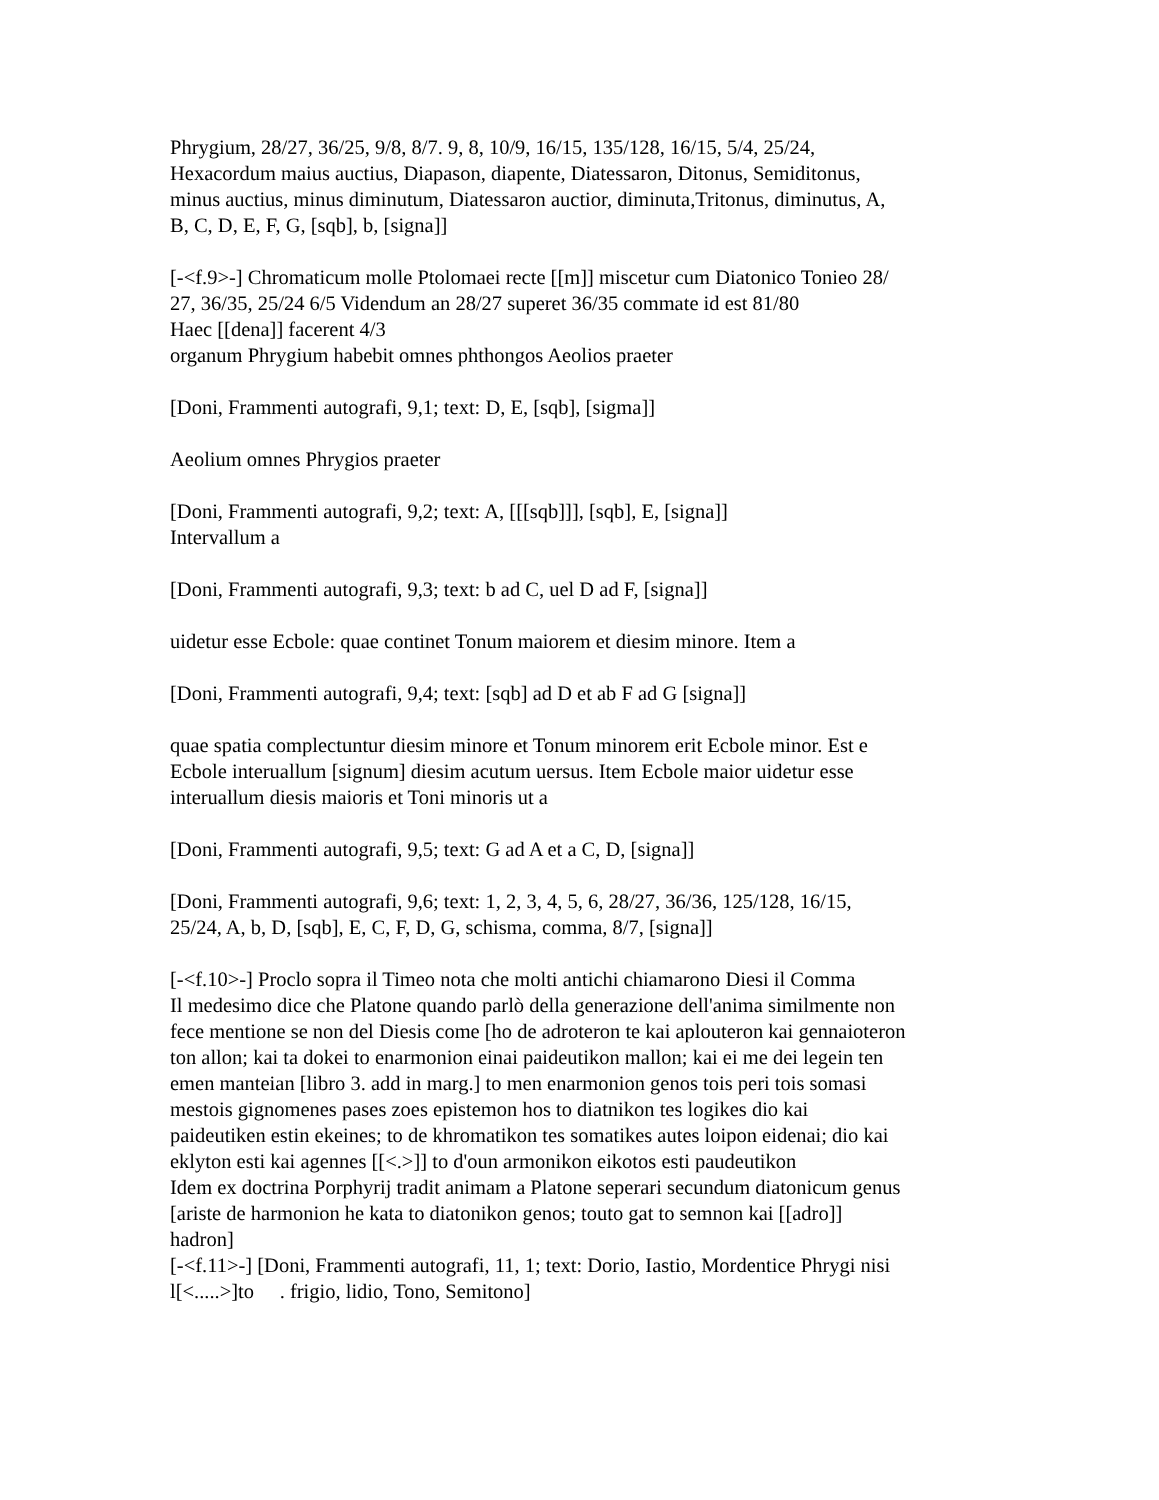Phrygium, 28/27, 36/25, 9/8, 8/7. 9, 8, 10/9, 16/15, 135/128, 16/15, 5/4, 25/24,
Hexacordum maius auctius, Diapason, diapente, Diatessaron, Ditonus, Semiditonus,
minus auctius, minus diminutum, Diatessaron auctior, diminuta,Tritonus, diminutus, A,
B, C, D, E, F, G, [sqb], b, [signa]]
[-<f.9>-] Chromaticum molle Ptolomaei recte [[m]] miscetur cum Diatonico Tonieo 28/
27, 36/35, 25/24 6/5 Videndum an 28/27 superet 36/35 commate id est 81/80
Haec [[dena]] facerent 4/3
organum Phrygium habebit omnes phthongos Aeolios praeter
[Doni, Frammenti autografi, 9,1; text: D, E, [sqb], [sigma]]
Aeolium omnes Phrygios praeter
[Doni, Frammenti autografi, 9,2; text: A, [[[sqb]]], [sqb], E, [signa]]
Intervallum a
[Doni, Frammenti autografi, 9,3; text: b ad C, uel D ad F, [signa]]
uidetur esse Ecbole: quae continet Tonum maiorem et diesim minore. Item a
[Doni, Frammenti autografi, 9,4; text: [sqb] ad D et ab F ad G [signa]]
quae spatia complectuntur diesim minore et Tonum minorem erit Ecbole minor. Est e
Ecbole interuallum [signum] diesim acutum uersus. Item Ecbole maior uidetur esse
interuallum diesis maioris et Toni minoris ut a
[Doni, Frammenti autografi, 9,5; text: G ad A et a C, D, [signa]]
[Doni, Frammenti autografi, 9,6; text: 1, 2, 3, 4, 5, 6, 28/27, 36/36, 125/128, 16/15,
25/24, A, b, D, [sqb], E, C, F, D, G, schisma, comma, 8/7, [signa]]
[-<f.10>-] Proclo sopra il Timeo nota che molti antichi chiamarono Diesi il Comma
Il medesimo dice che Platone quando parlò della generazione dell'anima similmente non
fece mentione se non del Diesis come [ho de adroteron te kai aplouteron kai gennaioteron
ton allon; kai ta dokei to enarmonion einai paideutikon mallon; kai ei me dei legein ten
emen manteian [libro 3. add in marg.] to men enarmonion genos tois peri tois somasi
mestois gignomenes pases zoes epistemon hos to diatnikon tes logikes dio kai
paideutiken estin ekeines; to de khromatikon tes somatikes autes loipon eidenai; dio kai
eklyton esti kai agennes [[<.>]] to d'oun armonikon eikotos esti paudeutikon
Idem ex doctrina Porphyrij tradit animam a Platone seperari secundum diatonicum genus
[ariste de harmonion he kata to diatonikon genos; touto gat to semnon kai [[adro]]
hadron]
[-<f.11>-] [Doni, Frammenti autografi, 11, 1; text: Dorio, Iastio, Mordentice Phrygi nisi
l[<.....>]to . frigio, lidio, Tono, Semitono]